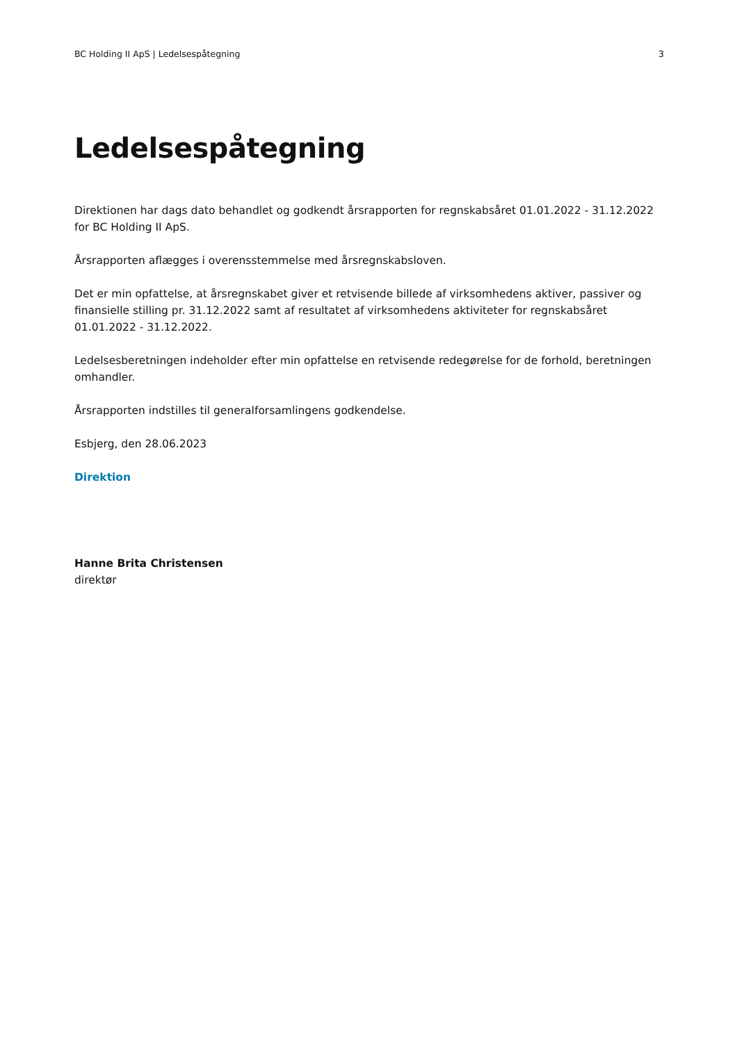BC Holding II ApS | Ledelsespåtegning 3
Ledelsespåtegning
Direktionen har dags dato behandlet og godkendt årsrapporten for regnskabsåret 01.01.2022 - 31.12.2022 for BC Holding II ApS.
Årsrapporten aflægges i overensstemmelse med årsregnskabsloven.
Det er min opfattelse, at årsregnskabet giver et retvisende billede af virksomhedens aktiver, passiver og finansielle stilling pr. 31.12.2022 samt af resultatet af virksomhedens aktiviteter for regnskabsåret 01.01.2022 - 31.12.2022.
Ledelsesberetningen indeholder efter min opfattelse en retvisende redegørelse for de forhold, beretningen omhandler.
Årsrapporten indstilles til generalforsamlingens godkendelse.
Esbjerg, den 28.06.2023
Direktion
Hanne Brita Christensen
direktør